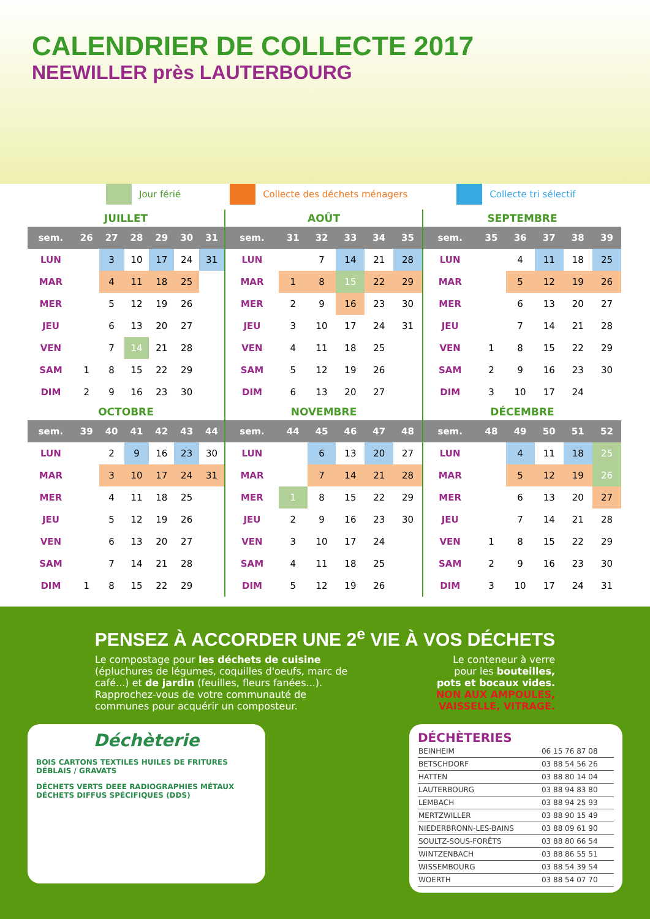CALENDRIER DE COLLECTE 2017
NEEWILLER près LAUTERBOURG
Jour férié Collecte des déchets ménagers Collecte tri sélectif
JUILLET
| sem. | 26 | 27 | 28 | 29 | 30 | 31 |
| --- | --- | --- | --- | --- | --- | --- |
| LUN | | 3 | 10 | 17 | 24 | 31 |
| MAR | | 4 | 11 | 18 | 25 | |
| MER | | 5 | 12 | 19 | 26 | |
| JEU | | 6 | 13 | 20 | 27 | |
| VEN | | 7 | 14 | 21 | 28 | |
| SAM | 1 | 8 | 15 | 22 | 29 | |
| DIM | 2 | 9 | 16 | 23 | 30 | |
AOÛT
| sem. | 31 | 32 | 33 | 34 | 35 |
| --- | --- | --- | --- | --- | --- |
| LUN | | 7 | 14 | 21 | 28 |
| MAR | 1 | 8 | 15 | 22 | 29 |
| MER | 2 | 9 | 16 | 23 | 30 |
| JEU | 3 | 10 | 17 | 24 | 31 |
| VEN | 4 | 11 | 18 | 25 | |
| SAM | 5 | 12 | 19 | 26 | |
| DIM | 6 | 13 | 20 | 27 | |
SEPTEMBRE
| sem. | 35 | 36 | 37 | 38 | 39 |
| --- | --- | --- | --- | --- | --- |
| LUN | | 4 | 11 | 18 | 25 |
| MAR | | 5 | 12 | 19 | 26 |
| MER | | 6 | 13 | 20 | 27 |
| JEU | | 7 | 14 | 21 | 28 |
| VEN | 1 | 8 | 15 | 22 | 29 |
| SAM | 2 | 9 | 16 | 23 | 30 |
| DIM | 3 | 10 | 17 | 24 | |
OCTOBRE
| sem. | 39 | 40 | 41 | 42 | 43 | 44 |
| --- | --- | --- | --- | --- | --- | --- |
| LUN | | 2 | 9 | 16 | 23 | 30 |
| MAR | | 3 | 10 | 17 | 24 | 31 |
| MER | | 4 | 11 | 18 | 25 | |
| JEU | | 5 | 12 | 19 | 26 | |
| VEN | | 6 | 13 | 20 | 27 | |
| SAM | | 7 | 14 | 21 | 28 | |
| DIM | 1 | 8 | 15 | 22 | 29 | |
NOVEMBRE
| sem. | 44 | 45 | 46 | 47 | 48 |
| --- | --- | --- | --- | --- | --- |
| LUN | | 6 | 13 | 20 | 27 |
| MAR | | 7 | 14 | 21 | 28 |
| MER | 1 | 8 | 15 | 22 | 29 |
| JEU | 2 | 9 | 16 | 23 | 30 |
| VEN | 3 | 10 | 17 | 24 | |
| SAM | 4 | 11 | 18 | 25 | |
| DIM | 5 | 12 | 19 | 26 | |
DÉCEMBRE
| sem. | 48 | 49 | 50 | 51 | 52 |
| --- | --- | --- | --- | --- | --- |
| LUN | | 4 | 11 | 18 | 25 |
| MAR | | 5 | 12 | 19 | 26 |
| MER | | 6 | 13 | 20 | 27 |
| JEU | | 7 | 14 | 21 | 28 |
| VEN | 1 | 8 | 15 | 22 | 29 |
| SAM | 2 | 9 | 16 | 23 | 30 |
| DIM | 3 | 10 | 17 | 24 | 31 |
PENSEZ À ACCORDER UNE 2<sup>e</sup> VIE À VOS DÉCHETS
Le compostage pour les déchets de cuisine (épluchures de légumes, coquilles d'oeufs, marc de café...) et de jardin (feuilles, fleurs fanées...). Rapprochez-vous de votre communauté de communes pour acquérir un composteur.
Le conteneur à verre
pour les bouteilles,
pots et bocaux vides.
NON AUX AMPOULES,
VAISSELLE, VITRAGE.
Déchèterie
BOIS CARTONS TEXTILES HUILES DE FRITURES DÉBLAIS / GRAVATS
DÉCHETS VERTS DEEE RADIOGRAPHIES MÉTAUX DÉCHETS DIFFUS SPÉCIFIQUES (DDS)
DÉCHÈTERIES
| BEINHEIM | 06 15 76 87 08 |
| BETSCHDORF | 03 88 54 56 26 |
| HATTEN | 03 88 80 14 04 |
| LAUTERBOURG | 03 88 94 83 80 |
| LEMBACH | 03 88 94 25 93 |
| MERTZWILLER | 03 88 90 15 49 |
| NIEDERBRONN-LES-BAINS | 03 88 09 61 90 |
| SOULTZ-SOUS-FORÊTS | 03 88 80 66 54 |
| WINTZENBACH | 03 88 86 55 51 |
| WISSEMBOURG | 03 88 54 39 54 |
| WOERTH | 03 88 54 07 70 |